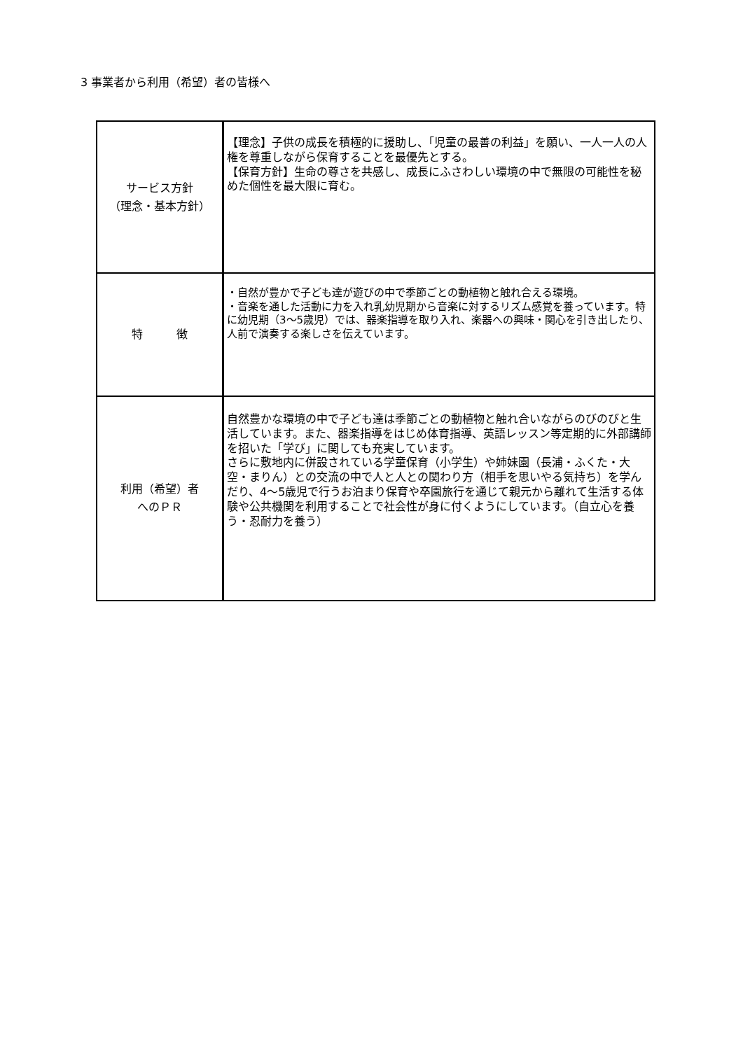3 事業者から利用（希望）者の皆様へ
| サービス方針 （理念・基本方針） | 【理念】子供の成長を積極的に援助し、「児童の最善の利益」を願い、一人一人の人権を尊重しながら保育することを最優先とする。 【保育方針】生命の尊さを共感し、成長にふさわしい環境の中で無限の可能性を秘めた個性を最大限に育む。 |
| 特 徴 | ・自然が豊かで子ども達が遊びの中で季節ごとの動植物と触れ合える環境。 ・音楽を通した活動に力を入れ乳幼児期から音楽に対するリズム感覚を養っています。特に幼児期（3～5歳児）では、器楽指導を取り入れ、楽器への興味・関心を引き出したり、人前で演奏する楽しさを伝えています。 |
| 利用（希望）者 へのＰＲ | 自然豊かな環境の中で子ども達は季節ごとの動植物と触れ合いながらのびのびと生活しています。また、器楽指導をはじめ体育指導、英語レッスン等定期的に外部講師を招いた「学び」に関しても充実しています。 さらに敷地内に併設されている学童保育（小学生）や姉妹園（長浦・ふくた・大空・まりん）との交流の中で人と人との関わり方（相手を思いやる気持ち）を学んだり、4～5歳児で行うお泊まり保育や卒園旅行を通じて親元から離れて生活する体験や公共機関を利用することで社会性が身に付くようにしています。（自立心を養う・忍耐力を養う） |